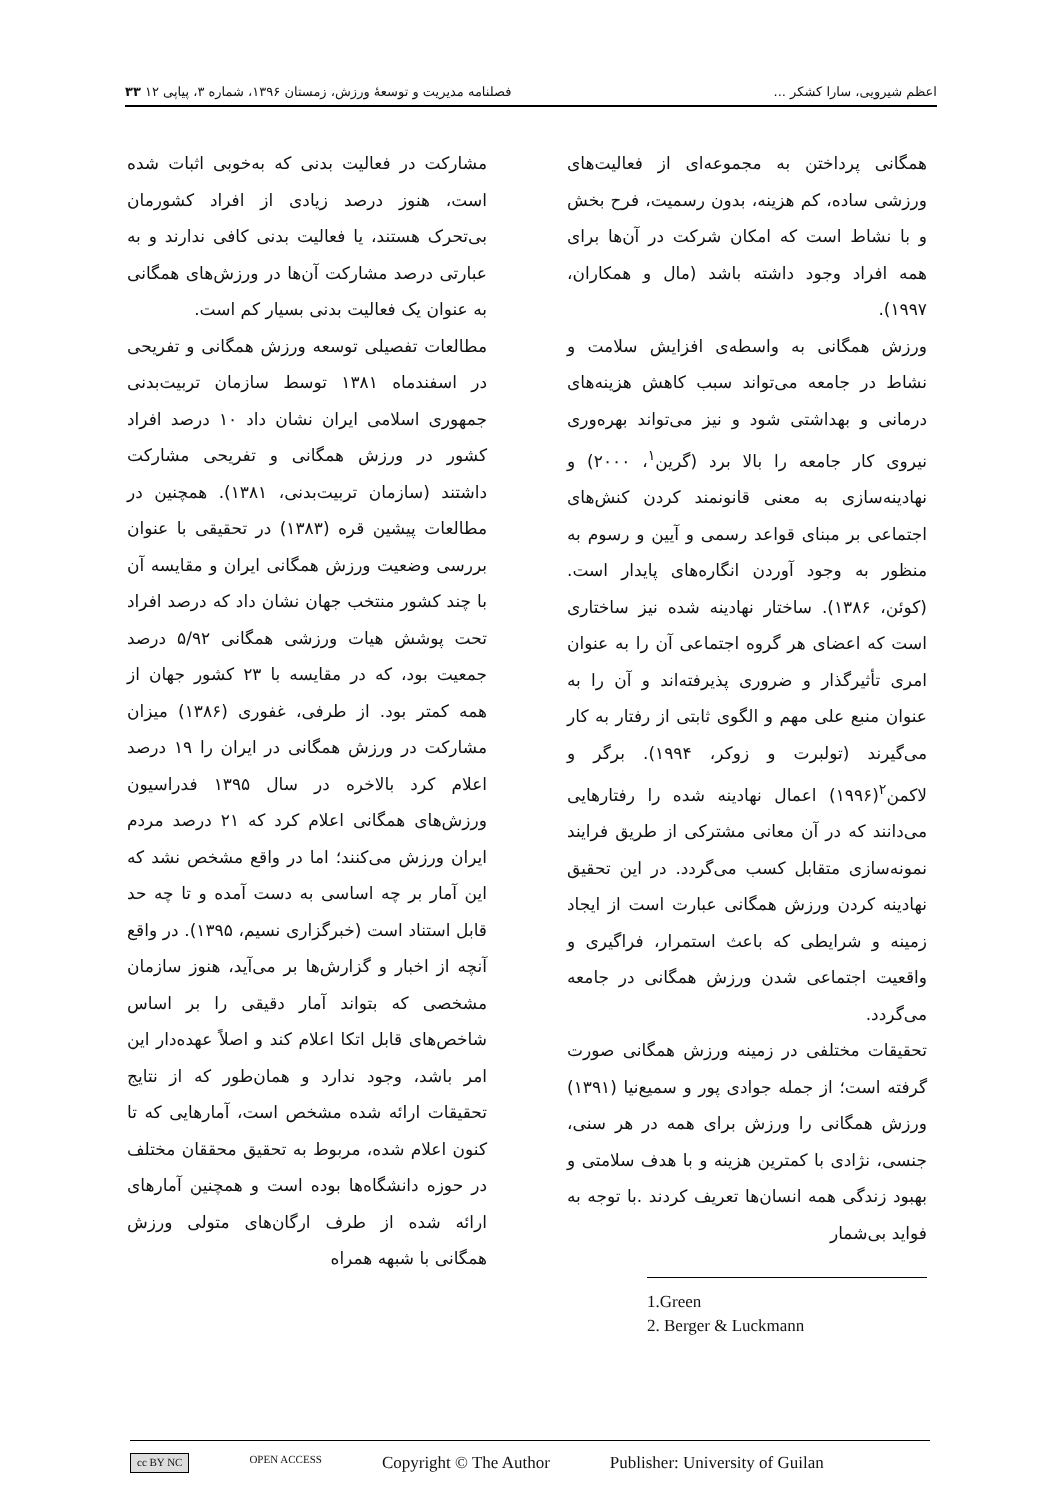اعظم شیرویی، سارا کشکر ... فصلنامه مدیریت و توسعهٔ ورزش، زمستان ۱۳۹۶، شماره ۳، پیاپی ۱۲ ۳۳
همگانی پرداختن به مجموعه‌ای از فعالیت‌های ورزشی ساده، کم هزینه، بدون رسمیت، فرح بخش و با نشاط است که امکان شرکت در آن‌ها برای همه افراد وجود داشته باشد (مال و همکاران، ۱۹۹۷).
ورزش همگانی به واسطه‌ی افزایش سلامت و نشاط در جامعه می‌تواند سبب کاهش هزینه‌های درمانی و بهداشتی شود و نیز می‌تواند بهره‌وری نیروی کار جامعه را بالا برد (گرین<sup>۱</sup>، ۲۰۰۰) و نهادینه‌سازی به معنی قانونمند کردن کنش‌های اجتماعی بر مبنای قواعد رسمی و آیین و رسوم به منظور به وجود آوردن انگاره‌های پایدار است. (کوئن، ۱۳۸۶). ساختار نهادینه شده نیز ساختاری است که اعضای هر گروه اجتماعی آن را به عنوان امری تأثیرگذار و ضروری پذیرفته‌اند و آن را به عنوان منبع علی مهم و الگوی ثابتی از رفتار به کار می‌گیرند (تولبرت و زوکر، ۱۹۹۴). برگر و لاکمن<sup>۲</sup>(۱۹۹۶) اعمال نهادینه شده را رفتارهایی می‌دانند که در آن معانی مشترکی از طریق فرایند نمونه‌سازی متقابل کسب می‌گردد. در این تحقیق نهادینه کردن ورزش همگانی عبارت است از ایجاد زمینه و شرایطی که باعث استمرار، فراگیری و واقعیت اجتماعی شدن ورزش همگانی در جامعه می‌گردد.
تحقیقات مختلفی در زمینه ورزش همگانی صورت گرفته است؛ از جمله جوادی پور و سمیع‌نیا (۱۳۹۱) ورزش همگانی را ورزش برای همه در هر سنی، جنسی، نژادی با کمترین هزینه و با هدف سلامتی و بهبود زندگی همه انسان‌ها تعریف کردند .با توجه به فواید بی‌شمار
1.Green
2. Berger & Luckmann
مشارکت در فعالیت بدنی که به‌خوبی اثبات شده است، هنوز درصد زیادی از افراد کشورمان بی‌تحرک هستند، یا فعالیت بدنی کافی ندارند و به عبارتی درصد مشارکت آن‌ها در ورزش‌های همگانی به عنوان یک فعالیت بدنی بسیار کم است.
مطالعات تفصیلی توسعه ورزش همگانی و تفریحی در اسفندماه ۱۳۸۱ توسط سازمان تربیت‌بدنی جمهوری اسلامی ایران نشان داد ۱۰ درصد افراد کشور در ورزش همگانی و تفریحی مشارکت داشتند (سازمان تربیت‌بدنی، ۱۳۸۱). همچنین در مطالعات پیشین قره (۱۳۸۳) در تحقیقی با عنوان بررسی وضعیت ورزش همگانی ایران و مقایسه آن با چند کشور منتخب جهان نشان داد که درصد افراد تحت پوشش هیات ورزشی همگانی ۵/۹۲ درصد جمعیت بود، که در مقایسه با ۲۳ کشور جهان از همه کمتر بود. از طرفی، غفوری (۱۳۸۶) میزان مشارکت در ورزش همگانی در ایران را ۱۹ درصد اعلام کرد بالاخره در سال ۱۳۹۵ فدراسیون ورزش‌های همگانی اعلام کرد که ۲۱ درصد مردم ایران ورزش می‌کنند؛ اما در واقع مشخص نشد که این آمار بر چه اساسی به دست آمده و تا چه حد قابل استناد است (خبرگزاری نسیم، ۱۳۹۵). در واقع آنچه از اخبار و گزارش‌ها بر می‌آید، هنوز سازمان مشخصی که بتواند آمار دقیقی را بر اساس شاخص‌های قابل اتکا اعلام کند و اصلاً عهده‌دار این امر باشد، وجود ندارد و همان‌طور که از نتایج تحقیقات ارائه شده مشخص است، آمارهایی که تا کنون اعلام شده، مربوط به تحقیق محققان مختلف در حوزه دانشگاه‌ها بوده است و همچنین آمارهای ارائه شده از طرف ارگان‌های متولی ورزش همگانی با شبهه همراه
cc BY NC OPEN ACCESS Copyright © The Author Publisher: University of Guilan